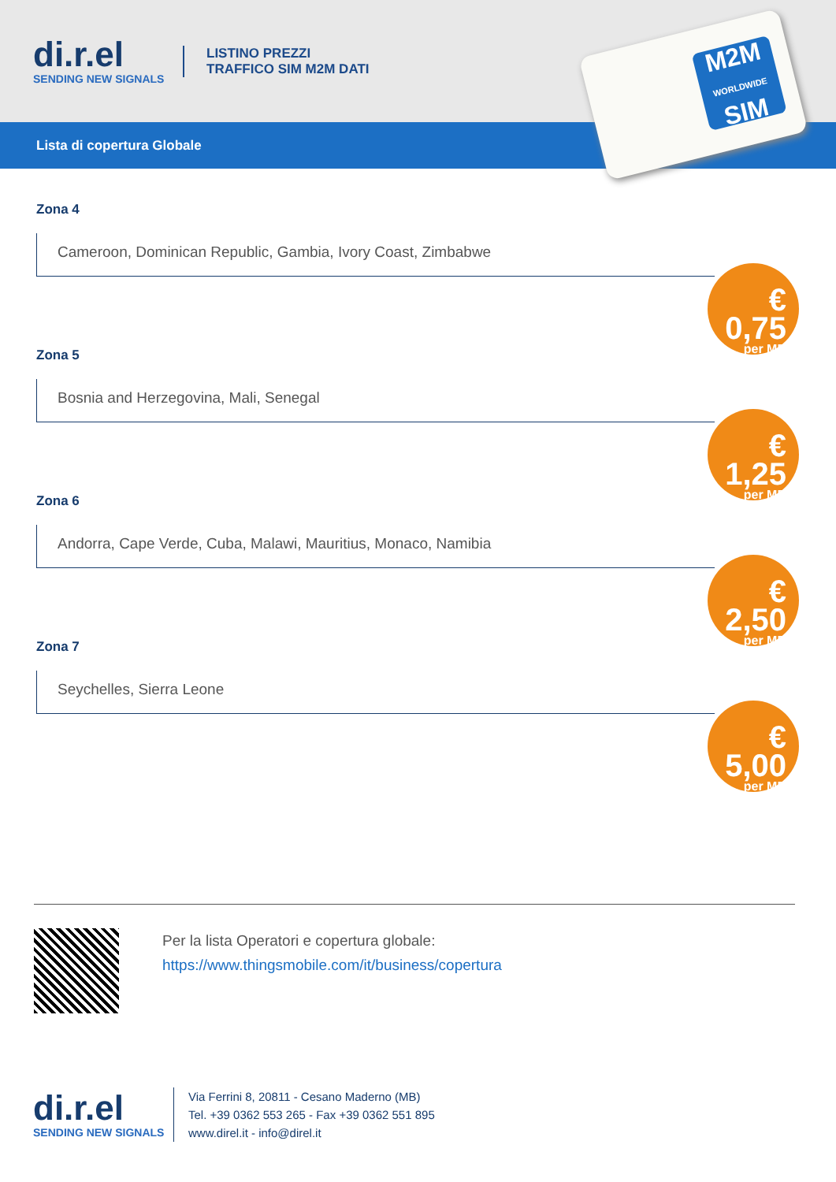di.r.el
SENDING NEW SIGNALS
LISTINO PREZZI
TRAFFICO SIM M2M DATI
Lista di copertura Globale
M2M
WORLDWIDE
SIM
Zona 4
Cameroon, Dominican Republic, Gambia, Ivory Coast, Zimbabwe
€ 0,75
per MB
Zona 5
Bosnia and Herzegovina, Mali, Senegal
€ 1,25
per MB
Zona 6
Andorra, Cape Verde, Cuba, Malawi, Mauritius, Monaco, Namibia
€ 2,50
per MB
Zona 7
Seychelles, Sierra Leone
€ 5,00
per MB
Per la lista Operatori e copertura globale:
https://www.thingsmobile.com/it/business/copertura
di.r.el
SENDING NEW SIGNALS
Via Ferrini 8, 20811 - Cesano Maderno (MB)
Tel. +39 0362 553 265 - Fax +39 0362 551 895
www.direl.it - info@direl.it